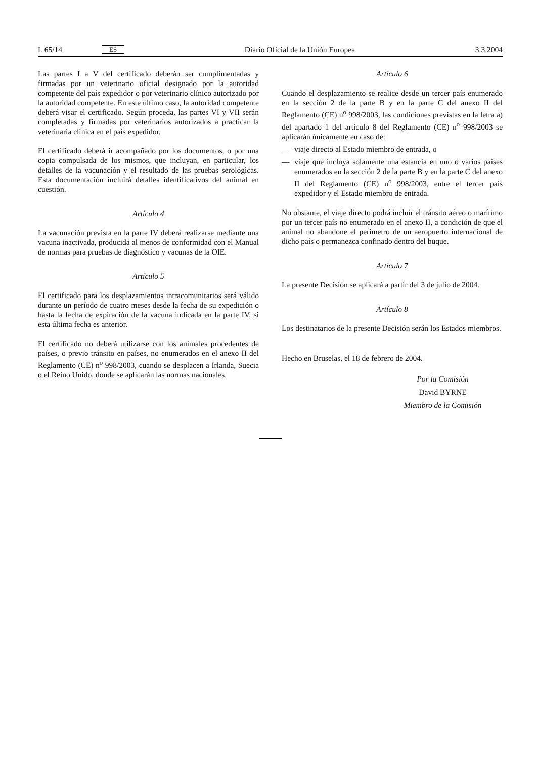L 65/14 ES Diario Oficial de la Unión Europea 3.3.2004
Las partes I a V del certificado deberán ser cumplimentadas y firmadas por un veterinario oficial designado por la autoridad competente del país expedidor o por veterinario clínico autorizado por la autoridad competente. En este último caso, la autoridad competente deberá visar el certificado. Según proceda, las partes VI y VII serán completadas y firmadas por veterinarios autorizados a practicar la veterinaria clinica en el país expedidor.
El certificado deberá ir acompañado por los documentos, o por una copia compulsada de los mismos, que incluyan, en particular, los detalles de la vacunación y el resultado de las pruebas serológicas. Esta documentación incluirá detalles identificativos del animal en cuestión.
Artículo 4
La vacunación prevista en la parte IV deberá realizarse mediante una vacuna inactivada, producida al menos de conformidad con el Manual de normas para pruebas de diagnóstico y vacunas de la OIE.
Artículo 5
El certificado para los desplazamientos intracomunitarios será válido durante un período de cuatro meses desde la fecha de su expedición o hasta la fecha de expiración de la vacuna indicada en la parte IV, si esta última fecha es anterior.
El certificado no deberá utilizarse con los animales procedentes de países, o previo tránsito en países, no enumerados en el anexo II del Reglamento (CE) n<sup>o</sup> 998/2003, cuando se desplacen a Irlanda, Suecia o el Reino Unido, donde se aplicarán las normas nacionales.
Artículo 6
Cuando el desplazamiento se realice desde un tercer país enumerado en la sección 2 de la parte B y en la parte C del anexo II del Reglamento (CE) n<sup>o</sup> 998/2003, las condiciones previstas en la letra a) del apartado 1 del artículo 8 del Reglamento (CE) n<sup>o</sup> 998/2003 se aplicarán únicamente en caso de:
— viaje directo al Estado miembro de entrada, o
— viaje que incluya solamente una estancia en uno o varios países enumerados en la sección 2 de la parte B y en la parte C del anexo II del Reglamento (CE) n<sup>o</sup> 998/2003, entre el tercer país expedidor y el Estado miembro de entrada.
No obstante, el viaje directo podrá incluir el tránsito aéreo o marítimo por un tercer país no enumerado en el anexo II, a condición de que el animal no abandone el perímetro de un aeropuerto internacional de dicho país o permanezca confinado dentro del buque.
Artículo 7
La presente Decisión se aplicará a partir del 3 de julio de 2004.
Artículo 8
Los destinatarios de la presente Decisión serán los Estados miembros.
Hecho en Bruselas, el 18 de febrero de 2004.
Por la Comisión
David BYRNE
Miembro de la Comisión